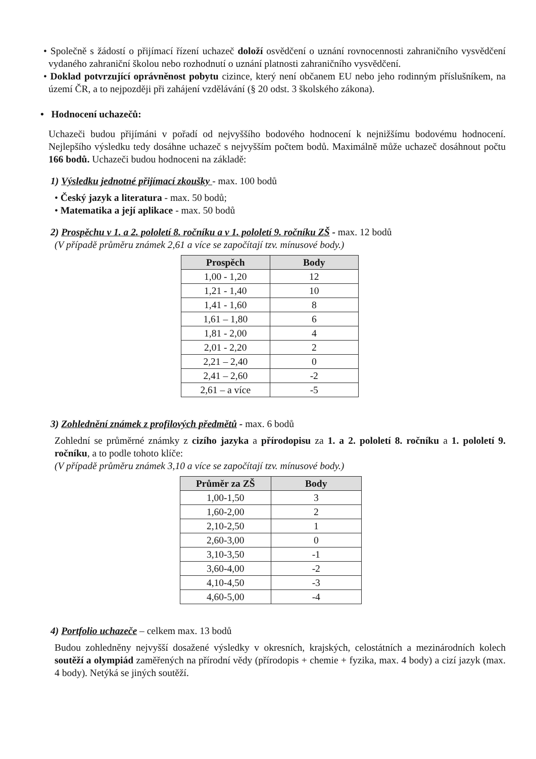• Společně s žádostí o přijímací řízení uchazeč doloží osvědčení o uznání rovnocennosti zahraničního vysvědčení vydaného zahraniční školou nebo rozhodnutí o uznání platnosti zahraničního vysvědčení.
• Doklad potvrzující oprávněnost pobytu cizince, který není občanem EU nebo jeho rodinným příslušníkem, na území ČR, a to nejpozději při zahájení vzdělávání (§ 20 odst. 3 školského zákona).
• Hodnocení uchazečů:
Uchazeči budou přijímáni v pořadí od nejvyššího bodového hodnocení k nejnižšímu bodovému hodnocení. Nejlepšího výsledku tedy dosáhne uchazeč s nejvyšším počtem bodů. Maximálně může uchazeč dosáhnout počtu 166 bodů. Uchazeči budou hodnoceni na základě:
1) Výsledku jednotné přijímací zkoušky - max. 100 bodů
• Český jazyk a literatura - max. 50 bodů;
• Matematika a její aplikace - max. 50 bodů
2) Prospěchu v 1. a 2. pololetí 8. ročníku a v 1. pololetí 9. ročníku ZŠ - max. 12 bodů
(V případě průměru známek 2,61 a více se započítají tzv. mínusové body.)
| Prospěch | Body |
| --- | --- |
| 1,00 - 1,20 | 12 |
| 1,21 - 1,40 | 10 |
| 1,41 - 1,60 | 8 |
| 1,61 – 1,80 | 6 |
| 1,81 - 2,00 | 4 |
| 2,01 - 2,20 | 2 |
| 2,21 – 2,40 | 0 |
| 2,41 – 2,60 | -2 |
| 2,61 – a více | -5 |
3) Zohlednění známek z profilových předmětů - max. 6 bodů
Zohlední se průměrné známky z cizího jazyka a přírodopisu za 1. a 2. pololetí 8. ročníku a 1. pololetí 9. ročníku, a to podle tohoto klíče:
(V případě průměru známek 3,10 a více se započítají tzv. mínusové body.)
| Průměr za ZŠ | Body |
| --- | --- |
| 1,00-1,50 | 3 |
| 1,60-2,00 | 2 |
| 2,10-2,50 | 1 |
| 2,60-3,00 | 0 |
| 3,10-3,50 | -1 |
| 3,60-4,00 | -2 |
| 4,10-4,50 | -3 |
| 4,60-5,00 | -4 |
4) Portfolio uchazeče – celkem max. 13 bodů
Budou zohledněny nejvyšší dosažené výsledky v okresních, krajských, celostátních a mezinárodních kolech soutěží a olympiád zaměřených na přírodní vědy (přírodopis + chemie + fyzika, max. 4 body) a cizí jazyk (max. 4 body). Netýká se jiných soutěží.